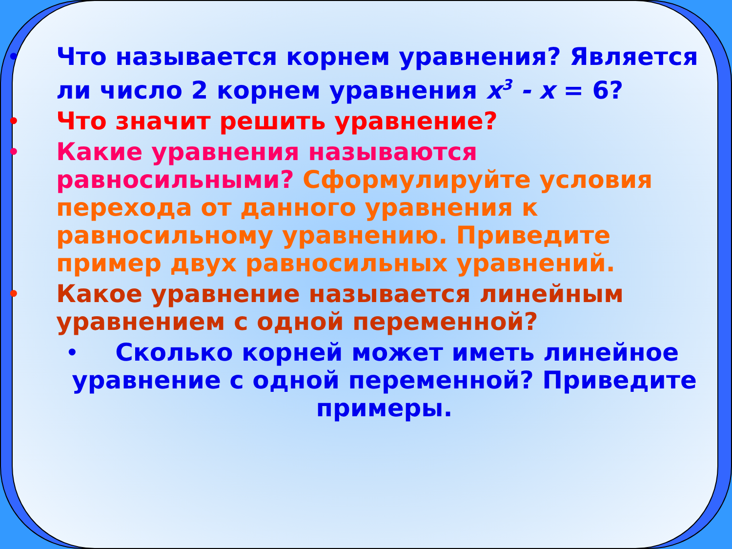• Что называется корнем уравнения? Является ли число 2 корнем уравнения x<sup>3</sup> - x = 6?
• Что значит решить уравнение?
• Какие уравнения называются равносильными? Сформулируйте условия перехода от данного уравнения к равносильному уравнению. Приведите пример двух равносильных уравнений.
• Какое уравнение называется линейным уравнением с одной переменной?
• Сколько корней может иметь линейное уравнение с одной переменной? Приведите примеры.